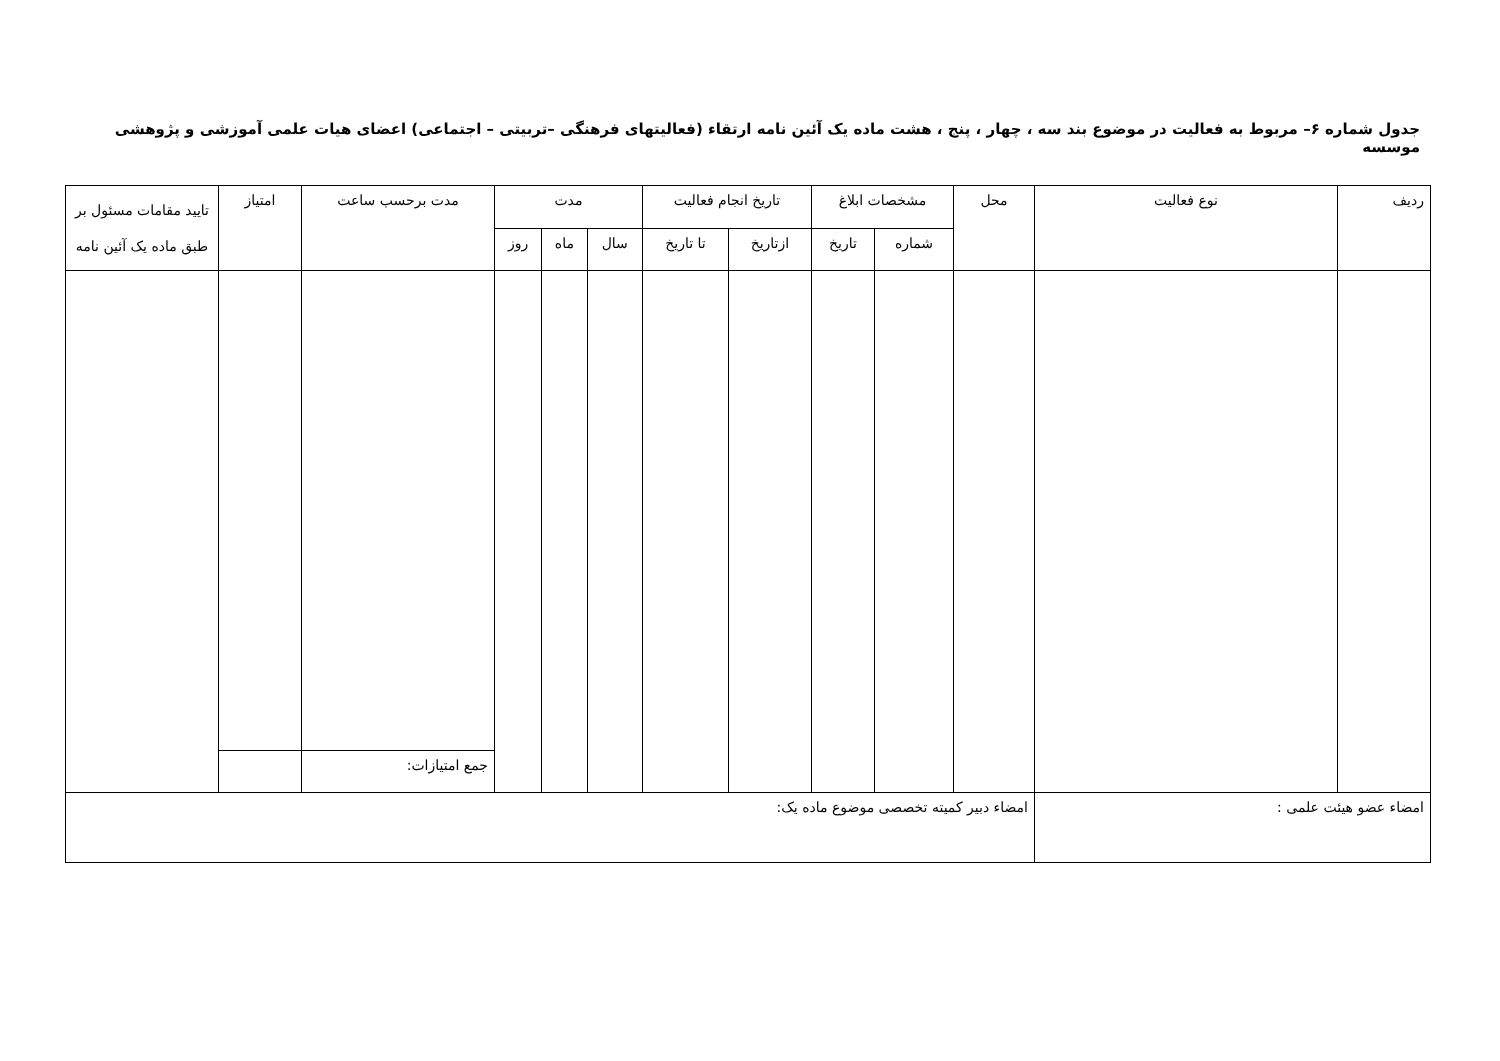جدول شماره ۶– مربوط به فعالیت در موضوع بند سه ، چهار ، پنج ، هشت ماده یک آئین نامه ارتقاء (فعالیتهای فرهنگی –تربیتی – اجتماعی) اعضای هیات علمی آموزشی و پژوهشی موسسه
| ردیف | نوع فعالیت | محل | مشخصات ابلاغ | | تاریخ انجام فعالیت | | مدت | | | مدت برحسب ساعت | امتیاز | تایید مقامات مسئول بر طبق ماده یک آئین نامه |
| --- | --- | --- | --- | --- | --- | --- | --- | --- | --- | --- | --- | --- |
| | | | شماره | تاریخ | ازتاریخ | تا تاریخ | سال | ماه | روز | | | |
| | | | | | | | | | | جمع امتیازات: | | |
| امضاء عضو هیئت علمی : | | امضاء دبیر کمیته تخصصی موضوع ماده یک: | | | | | | | | | | |